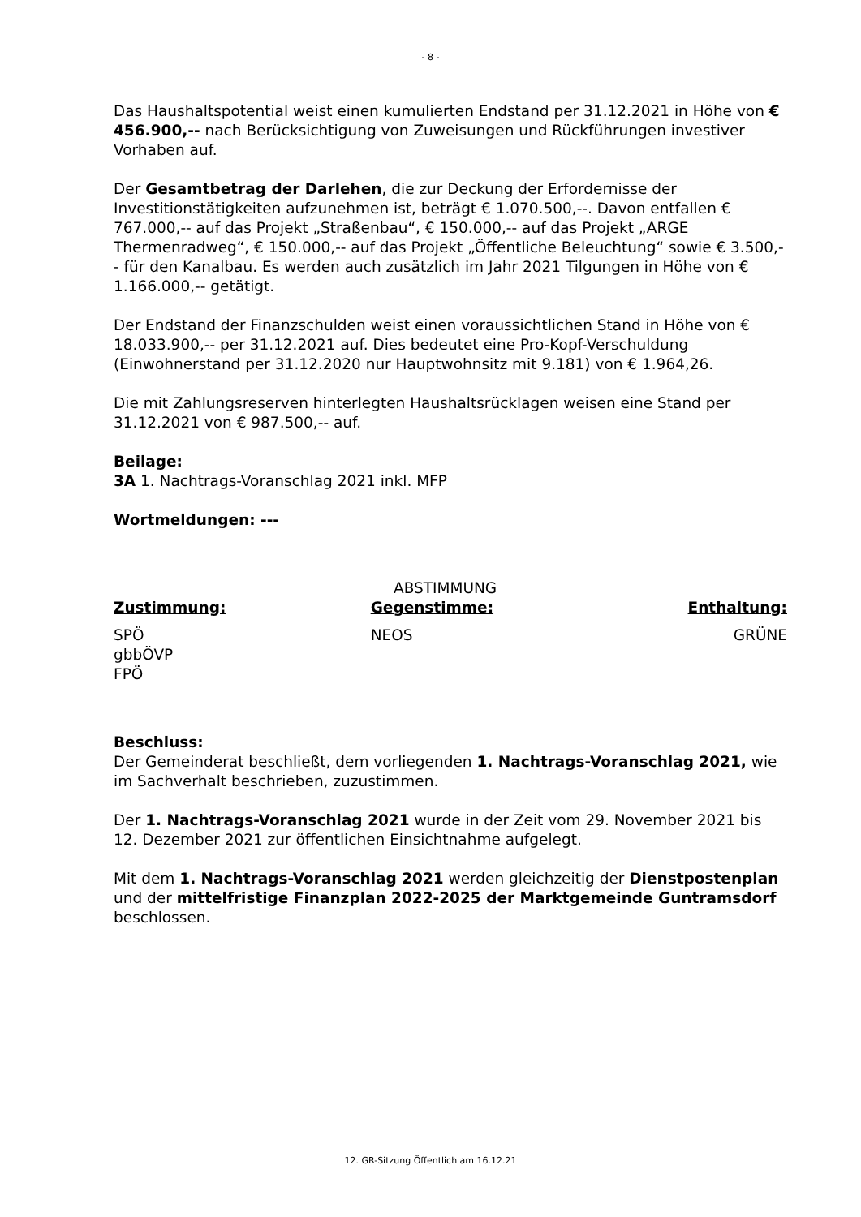- 8 -
Das Haushaltspotential weist einen kumulierten Endstand per 31.12.2021 in Höhe von € 456.900,-- nach Berücksichtigung von Zuweisungen und Rückführungen investiver Vorhaben auf.
Der Gesamtbetrag der Darlehen, die zur Deckung der Erfordernisse der Investitionstätigkeiten aufzunehmen ist, beträgt € 1.070.500,--. Davon entfallen € 767.000,-- auf das Projekt „Straßenbau“, € 150.000,-- auf das Projekt „ARGE Thermenradweg“, € 150.000,-- auf das Projekt „Öffentliche Beleuchtung“ sowie € 3.500,-- für den Kanalbau. Es werden auch zusätzlich im Jahr 2021 Tilgungen in Höhe von € 1.166.000,-- getätigt.
Der Endstand der Finanzschulden weist einen voraussichtlichen Stand in Höhe von € 18.033.900,-- per 31.12.2021 auf. Dies bedeutet eine Pro-Kopf-Verschuldung (Einwohnerstand per 31.12.2020 nur Hauptwohnsitz mit 9.181) von € 1.964,26.
Die mit Zahlungsreserven hinterlegten Haushaltsrücklagen weisen eine Stand per 31.12.2021 von € 987.500,-- auf.
Beilage:
3A 1. Nachtrags-Voranschlag 2021 inkl. MFP
Wortmeldungen: ---
ABSTIMMUNG
Zustimmung: Gegenstimme: Enthaltung:
SPÖ
gbbÖVP
FPÖ
NEOS GRÜNE
Beschluss:
Der Gemeinderat beschließt, dem vorliegenden 1. Nachtrags-Voranschlag 2021, wie im Sachverhalt beschrieben, zuzustimmen.
Der 1. Nachtrags-Voranschlag 2021 wurde in der Zeit vom 29. November 2021 bis 12. Dezember 2021 zur öffentlichen Einsichtnahme aufgelegt.
Mit dem 1. Nachtrags-Voranschlag 2021 werden gleichzeitig der Dienstpostenplan und der mittelfristige Finanzplan 2022-2025 der Marktgemeinde Guntramsdorf beschlossen.
12. GR-Sitzung Öffentlich am 16.12.21